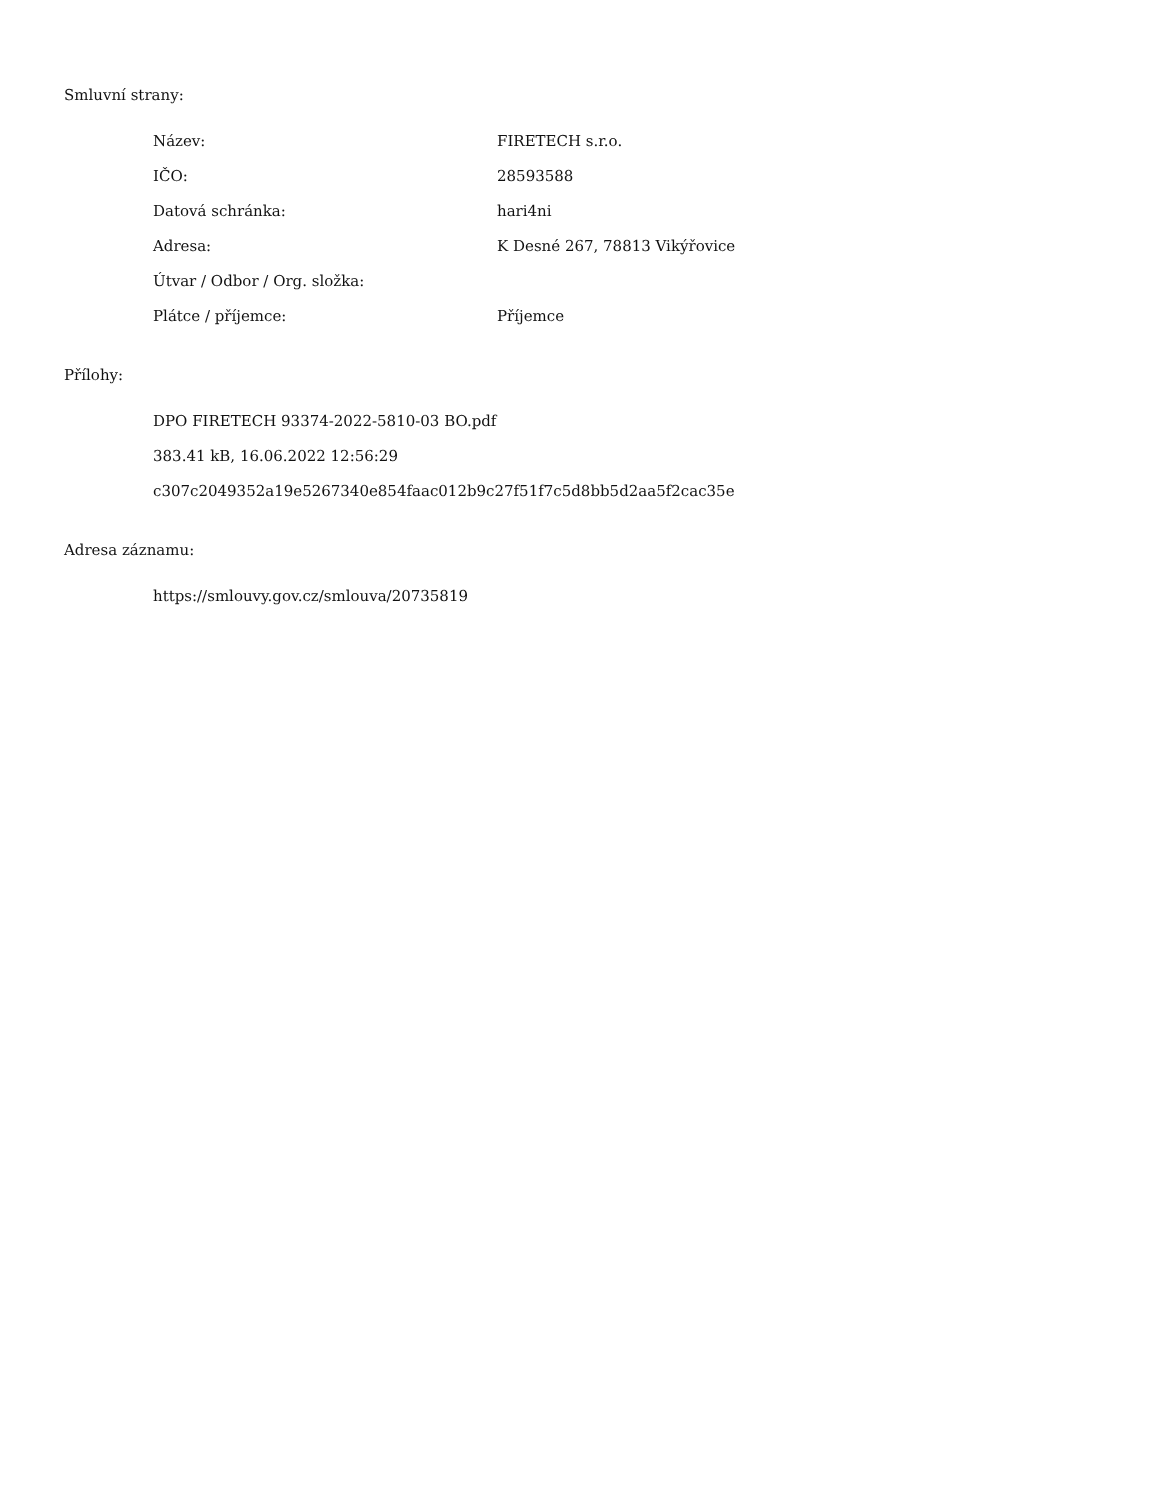Smluvní strany:
| Název: | FIRETECH s.r.o. |
| IČO: | 28593588 |
| Datová schránka: | hari4ni |
| Adresa: | K Desné 267, 78813 Vikýřovice |
| Útvar / Odbor / Org. složka: | |
| Plátce / příjemce: | Příjemce |
Přílohy:
DPO FIRETECH 93374-2022-5810-03 BO.pdf
383.41 kB, 16.06.2022 12:56:29
c307c2049352a19e5267340e854faac012b9c27f51f7c5d8bb5d2aa5f2cac35e
Adresa záznamu:
https://smlouvy.gov.cz/smlouva/20735819